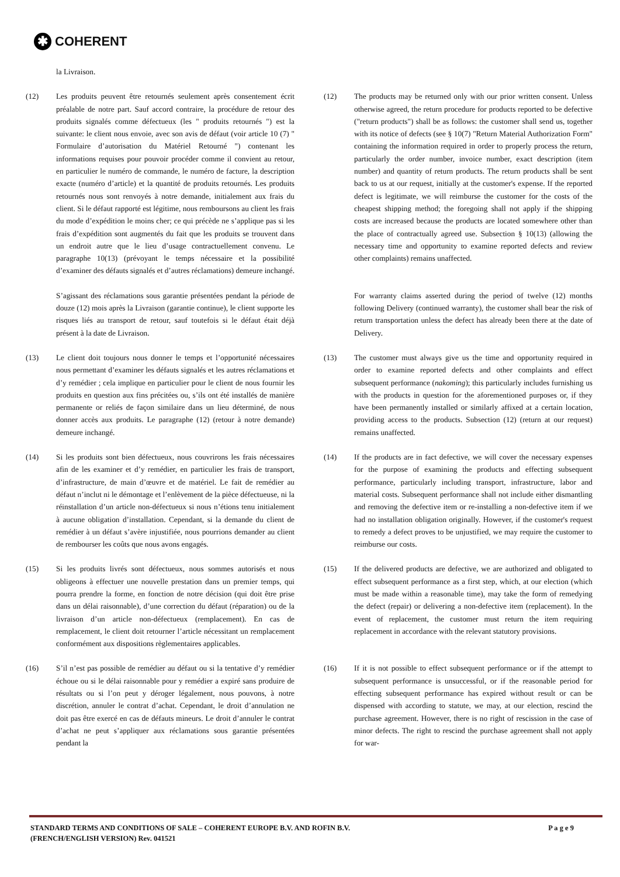✱
COHERENT
la Livraison.
(12) Les produits peuvent être retournés seulement après consentement écrit préalable de notre part. Sauf accord contraire, la procédure de retour des produits signalés comme défectueux (les " produits retournés ") est la suivante: le client nous envoie, avec son avis de défaut (voir article 10 (7) " Formulaire d’autorisation du Matériel Retourné ") contenant les informations requises pour pouvoir procéder comme il convient au retour, en particulier le numéro de commande, le numéro de facture, la description exacte (numéro d’article) et la quantité de produits retournés. Les produits retournés nous sont renvoyés à notre demande, initialement aux frais du client. Si le défaut rapporté est légitime, nous remboursons au client les frais du mode d’expédition le moins cher; ce qui précède ne s’applique pas si les frais d’expédition sont augmentés du fait que les produits se trouvent dans un endroit autre que le lieu d’usage contractuellement convenu. Le paragraphe 10(13) (prévoyant le temps nécessaire et la possibilité d’examiner des défauts signalés et d’autres réclamations) demeure inchangé.
(12) The products may be returned only with our prior written consent. Unless otherwise agreed, the return procedure for products reported to be defective ("return products") shall be as follows: the customer shall send us, together with its notice of defects (see § 10(7) "Return Material Authorization Form" containing the information required in order to properly process the return, particularly the order number, invoice number, exact description (item number) and quantity of return products. The return products shall be sent back to us at our request, initially at the customer's expense. If the reported defect is legitimate, we will reimburse the customer for the costs of the cheapest shipping method; the foregoing shall not apply if the shipping costs are increased because the products are located somewhere other than the place of contractually agreed use. Subsection § 10(13) (allowing the necessary time and opportunity to examine reported defects and review other complaints) remains unaffected.
S’agissant des réclamations sous garantie présentées pendant la période de douze (12) mois après la Livraison (garantie continue), le client supporte les risques liés au transport de retour, sauf toutefois si le défaut était déjà présent à la date de Livraison.
For warranty claims asserted during the period of twelve (12) months following Delivery (continued warranty), the customer shall bear the risk of return transportation unless the defect has already been there at the date of Delivery.
(13) Le client doit toujours nous donner le temps et l’opportunité nécessaires nous permettant d’examiner les défauts signalés et les autres réclamations et d’y remédier ; cela implique en particulier pour le client de nous fournir les produits en question aux fins précitées ou, s’ils ont été installés de manière permanente or reliés de façon similaire dans un lieu déterminé, de nous donner accès aux produits. Le paragraphe (12) (retour à notre demande) demeure inchangé.
(13) The customer must always give us the time and opportunity required in order to examine reported defects and other complaints and effect subsequent performance (nakoming); this particularly includes furnishing us with the products in question for the aforementioned purposes or, if they have been permanently installed or similarly affixed at a certain location, providing access to the products. Subsection (12) (return at our request) remains unaffected.
(14) Si les produits sont bien défectueux, nous couvrirons les frais nécessaires afin de les examiner et d’y remédier, en particulier les frais de transport, d’infrastructure, de main d’œuvre et de matériel. Le fait de remédier au défaut n’inclut ni le démontage et l’enlèvement de la pièce défectueuse, ni la réinstallation d’un article non-défectueux si nous n’étions tenu initialement à aucune obligation d’installation. Cependant, si la demande du client de remédier à un défaut s’avère injustifiée, nous pourrions demander au client de rembourser les coûts que nous avons engagés.
(14) If the products are in fact defective, we will cover the necessary expenses for the purpose of examining the products and effecting subsequent performance, particularly including transport, infrastructure, labor and material costs. Subsequent performance shall not include either dismantling and removing the defective item or re-installing a non-defective item if we had no installation obligation originally. However, if the customer's request to remedy a defect proves to be unjustified, we may require the customer to reimburse our costs.
(15) Si les produits livrés sont défectueux, nous sommes autorisés et nous obligeons à effectuer une nouvelle prestation dans un premier temps, qui pourra prendre la forme, en fonction de notre décision (qui doit être prise dans un délai raisonnable), d’une correction du défaut (réparation) ou de la livraison d’un article non-défectueux (remplacement). En cas de remplacement, le client doit retourner l’article nécessitant un remplacement conformément aux dispositions règlementaires applicables.
(15) If the delivered products are defective, we are authorized and obligated to effect subsequent performance as a first step, which, at our election (which must be made within a reasonable time), may take the form of remedying the defect (repair) or delivering a non-defective item (replacement). In the event of replacement, the customer must return the item requiring replacement in accordance with the relevant statutory provisions.
(16) S’il n’est pas possible de remédier au défaut ou si la tentative d’y remédier échoue ou si le délai raisonnable pour y remédier a expiré sans produire de résultats ou si l’on peut y déroger légalement, nous pouvons, à notre discrétion, annuler le contrat d’achat. Cependant, le droit d’annulation ne doit pas être exercé en cas de défauts mineurs. Le droit d’annuler le contrat d’achat ne peut s’appliquer aux réclamations sous garantie présentées pendant la
(16) If it is not possible to effect subsequent performance or if the attempt to subsequent performance is unsuccessful, or if the reasonable period for effecting subsequent performance has expired without result or can be dispensed with according to statute, we may, at our election, rescind the purchase agreement. However, there is no right of rescission in the case of minor defects. The right to rescind the purchase agreement shall not apply for war-
STANDARD TERMS AND CONDITIONS OF SALE – COHERENT EUROPE B.V. AND ROFIN B.V.
(FRENCH/ENGLISH VERSION) Rev. 041521
P a g e 9